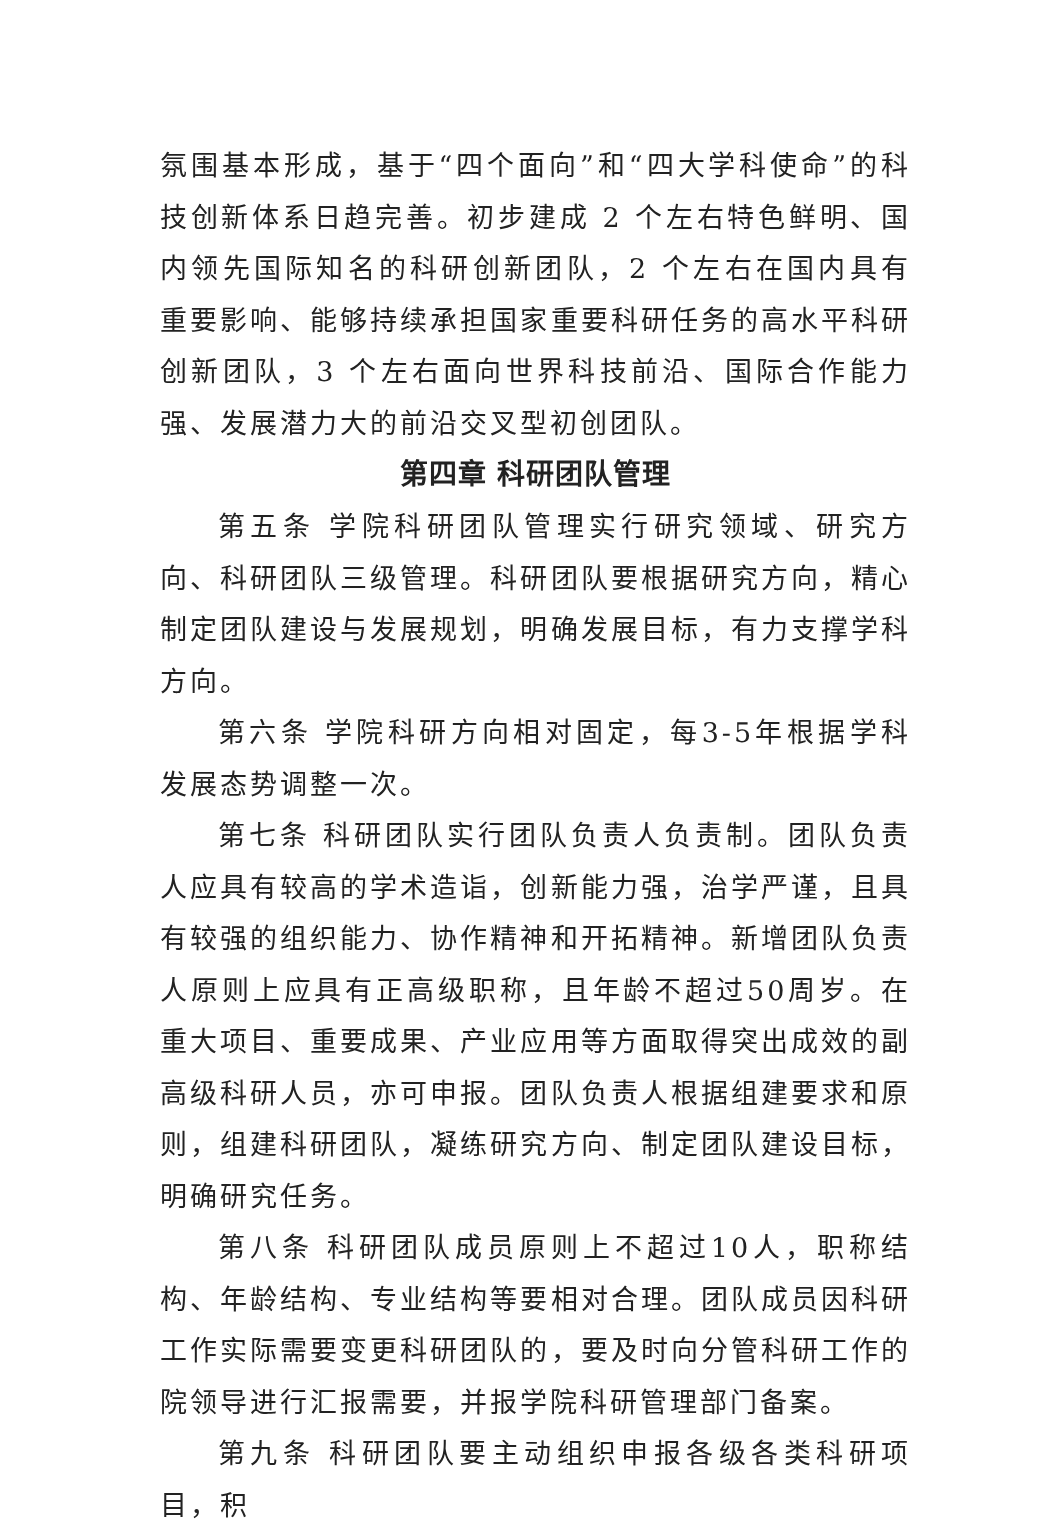氛围基本形成，基于“四个面向”和“四大学科使命”的科技创新体系日趋完善。初步建成 2 个左右特色鲜明、国内领先国际知名的科研创新团队，2 个左右在国内具有重要影响、能够持续承担国家重要科研任务的高水平科研创新团队，3 个左右面向世界科技前沿、国际合作能力强、发展潜力大的前沿交叉型初创团队。
第四章 科研团队管理
第五条 学院科研团队管理实行研究领域、研究方向、科研团队三级管理。科研团队要根据研究方向，精心制定团队建设与发展规划，明确发展目标，有力支撑学科方向。
第六条 学院科研方向相对固定，每3-5年根据学科发展态势调整一次。
第七条 科研团队实行团队负责人负责制。团队负责人应具有较高的学术造诣，创新能力强，治学严谨，且具有较强的组织能力、协作精神和开拓精神。新增团队负责人原则上应具有正高级职称，且年龄不超过50周岁。在重大项目、重要成果、产业应用等方面取得突出成效的副高级科研人员，亦可申报。团队负责人根据组建要求和原则，组建科研团队，凝练研究方向、制定团队建设目标，明确研究任务。
第八条 科研团队成员原则上不超过10人，职称结构、年龄结构、专业结构等要相对合理。团队成员因科研工作实际需要变更科研团队的，要及时向分管科研工作的院领导进行汇报需要，并报学院科研管理部门备案。
第九条 科研团队要主动组织申报各级各类科研项目，积